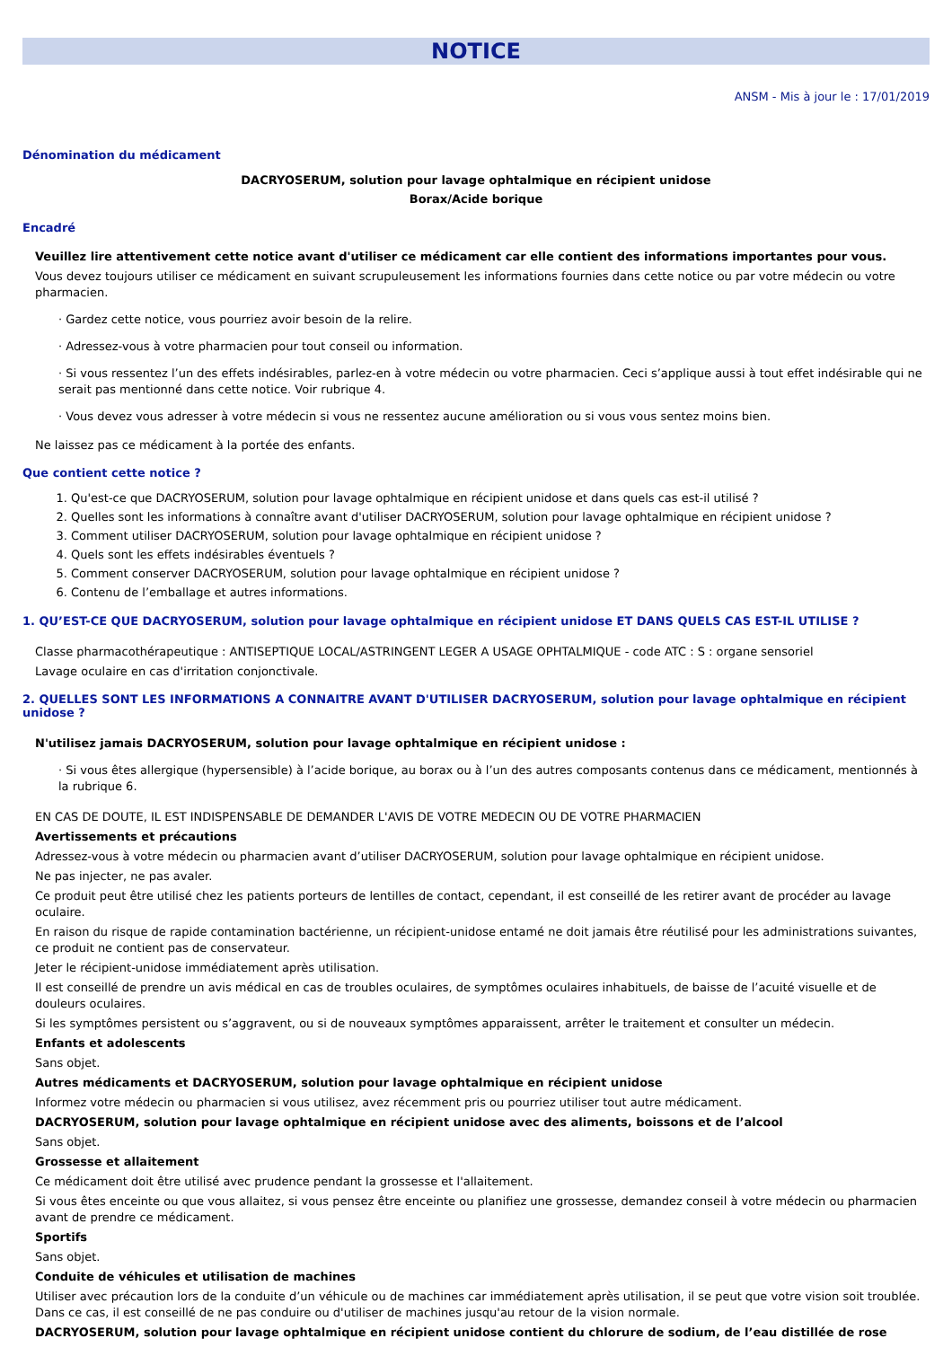NOTICE
ANSM - Mis à jour le : 17/01/2019
Dénomination du médicament
DACRYOSERUM, solution pour lavage ophtalmique en récipient unidose
Borax/Acide borique
Encadré
Veuillez lire attentivement cette notice avant d'utiliser ce médicament car elle contient des informations importantes pour vous.
Vous devez toujours utiliser ce médicament en suivant scrupuleusement les informations fournies dans cette notice ou par votre médecin ou votre pharmacien.
· Gardez cette notice, vous pourriez avoir besoin de la relire.
· Adressez-vous à votre pharmacien pour tout conseil ou information.
· Si vous ressentez l’un des effets indésirables, parlez-en à votre médecin ou votre pharmacien. Ceci s’applique aussi à tout effet indésirable qui ne serait pas mentionné dans cette notice. Voir rubrique 4.
· Vous devez vous adresser à votre médecin si vous ne ressentez aucune amélioration ou si vous vous sentez moins bien.
Ne laissez pas ce médicament à la portée des enfants.
Que contient cette notice ?
1. Qu'est-ce que DACRYOSERUM, solution pour lavage ophtalmique en récipient unidose et dans quels cas est-il utilisé ?
2. Quelles sont les informations à connaître avant d'utiliser DACRYOSERUM, solution pour lavage ophtalmique en récipient unidose ?
3. Comment utiliser DACRYOSERUM, solution pour lavage ophtalmique en récipient unidose ?
4. Quels sont les effets indésirables éventuels ?
5. Comment conserver DACRYOSERUM, solution pour lavage ophtalmique en récipient unidose ?
6. Contenu de l’emballage et autres informations.
1. QU’EST-CE QUE DACRYOSERUM, solution pour lavage ophtalmique en récipient unidose ET DANS QUELS CAS EST-IL UTILISE ?
Classe pharmacothérapeutique : ANTISEPTIQUE LOCAL/ASTRINGENT LEGER A USAGE OPHTALMIQUE - code ATC : S : organe sensoriel
Lavage oculaire en cas d'irritation conjonctivale.
2. QUELLES SONT LES INFORMATIONS A CONNAITRE AVANT D'UTILISER DACRYOSERUM, solution pour lavage ophtalmique en récipient unidose ?
N'utilisez jamais DACRYOSERUM, solution pour lavage ophtalmique en récipient unidose :
· Si vous êtes allergique (hypersensible) à l’acide borique, au borax ou à l’un des autres composants contenus dans ce médicament, mentionnés à la rubrique 6.
EN CAS DE DOUTE, IL EST INDISPENSABLE DE DEMANDER L'AVIS DE VOTRE MEDECIN OU DE VOTRE PHARMACIEN
Avertissements et précautions
Adressez-vous à votre médecin ou pharmacien avant d’utiliser DACRYOSERUM, solution pour lavage ophtalmique en récipient unidose.
Ne pas injecter, ne pas avaler.
Ce produit peut être utilisé chez les patients porteurs de lentilles de contact, cependant, il est conseillé de les retirer avant de procéder au lavage oculaire.
En raison du risque de rapide contamination bactérienne, un récipient-unidose entamé ne doit jamais être réutilisé pour les administrations suivantes, ce produit ne contient pas de conservateur.
Jeter le récipient-unidose immédiatement après utilisation.
Il est conseillé de prendre un avis médical en cas de troubles oculaires, de symptômes oculaires inhabituels, de baisse de l’acuité visuelle et de douleurs oculaires.
Si les symptômes persistent ou s’aggravent, ou si de nouveaux symptômes apparaissent, arrêter le traitement et consulter un médecin.
Enfants et adolescents
Sans objet.
Autres médicaments et DACRYOSERUM, solution pour lavage ophtalmique en récipient unidose
Informez votre médecin ou pharmacien si vous utilisez, avez récemment pris ou pourriez utiliser tout autre médicament.
DACRYOSERUM, solution pour lavage ophtalmique en récipient unidose avec des aliments, boissons et de l’alcool
Sans objet.
Grossesse et allaitement
Ce médicament doit être utilisé avec prudence pendant la grossesse et l'allaitement.
Si vous êtes enceinte ou que vous allaitez, si vous pensez être enceinte ou planifiez une grossesse, demandez conseil à votre médecin ou pharmacien avant de prendre ce médicament.
Sportifs
Sans objet.
Conduite de véhicules et utilisation de machines
Utiliser avec précaution lors de la conduite d’un véhicule ou de machines car immédiatement après utilisation, il se peut que votre vision soit troublée. Dans ce cas, il est conseillé de ne pas conduire ou d'utiliser de machines jusqu'au retour de la vision normale.
DACRYOSERUM, solution pour lavage ophtalmique en récipient unidose contient du chlorure de sodium, de l’eau distillée de rose